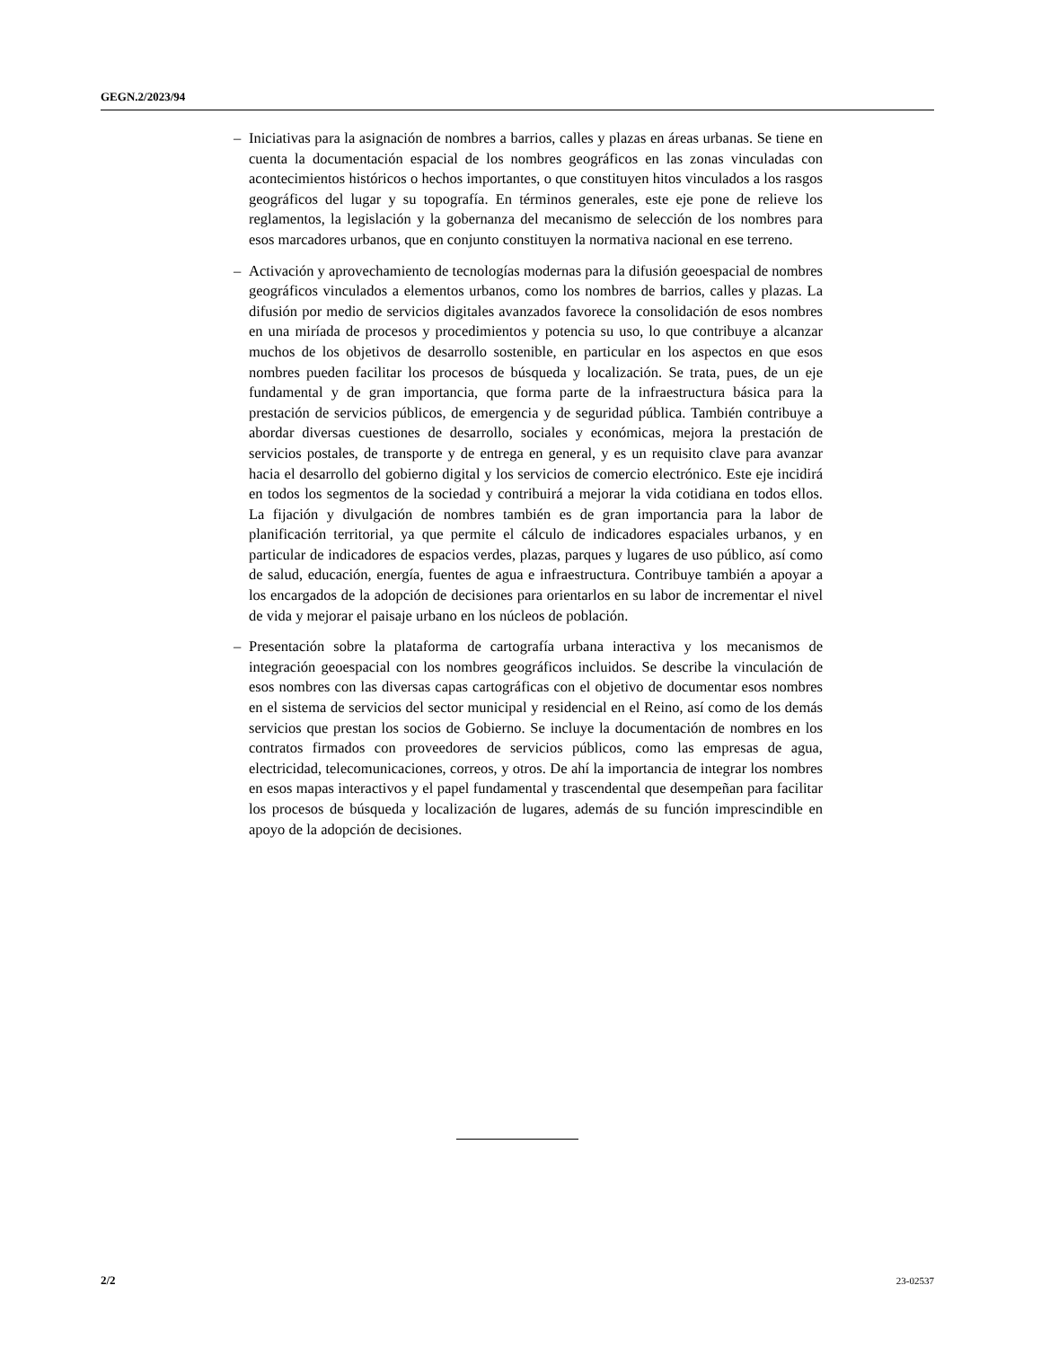GEGN.2/2023/94
– Iniciativas para la asignación de nombres a barrios, calles y plazas en áreas urbanas. Se tiene en cuenta la documentación espacial de los nombres geográficos en las zonas vinculadas con acontecimientos históricos o hechos importantes, o que constituyen hitos vinculados a los rasgos geográficos del lugar y su topografía. En términos generales, este eje pone de relieve los reglamentos, la legislación y la gobernanza del mecanismo de selección de los nombres para esos marcadores urbanos, que en conjunto constituyen la normativa nacional en ese terreno.
– Activación y aprovechamiento de tecnologías modernas para la difusión geoespacial de nombres geográficos vinculados a elementos urbanos, como los nombres de barrios, calles y plazas. La difusión por medio de servicios digitales avanzados favorece la consolidación de esos nombres en una miríada de procesos y procedimientos y potencia su uso, lo que contribuye a alcanzar muchos de los objetivos de desarrollo sostenible, en particular en los aspectos en que esos nombres pueden facilitar los procesos de búsqueda y localización. Se trata, pues, de un eje fundamental y de gran importancia, que forma parte de la infraestructura básica para la prestación de servicios públicos, de emergencia y de seguridad pública. También contribuye a abordar diversas cuestiones de desarrollo, sociales y económicas, mejora la prestación de servicios postales, de transporte y de entrega en general, y es un requisito clave para avanzar hacia el desarrollo del gobierno digital y los servicios de comercio electrónico. Este eje incidirá en todos los segmentos de la sociedad y contribuirá a mejorar la vida cotidiana en todos ellos. La fijación y divulgación de nombres también es de gran importancia para la labor de planificación territorial, ya que permite el cálculo de indicadores espaciales urbanos, y en particular de indicadores de espacios verdes, plazas, parques y lugares de uso público, así como de salud, educación, energía, fuentes de agua e infraestructura. Contribuye también a apoyar a los encargados de la adopción de decisiones para orientarlos en su labor de incrementar el nivel de vida y mejorar el paisaje urbano en los núcleos de población.
– Presentación sobre la plataforma de cartografía urbana interactiva y los mecanismos de integración geoespacial con los nombres geográficos incluidos. Se describe la vinculación de esos nombres con las diversas capas cartográficas con el objetivo de documentar esos nombres en el sistema de servicios del sector municipal y residencial en el Reino, así como de los demás servicios que prestan los socios de Gobierno. Se incluye la documentación de nombres en los contratos firmados con proveedores de servicios públicos, como las empresas de agua, electricidad, telecomunicaciones, correos, y otros. De ahí la importancia de integrar los nombres en esos mapas interactivos y el papel fundamental y trascendental que desempeñan para facilitar los procesos de búsqueda y localización de lugares, además de su función imprescindible en apoyo de la adopción de decisiones.
2/2 23-02537